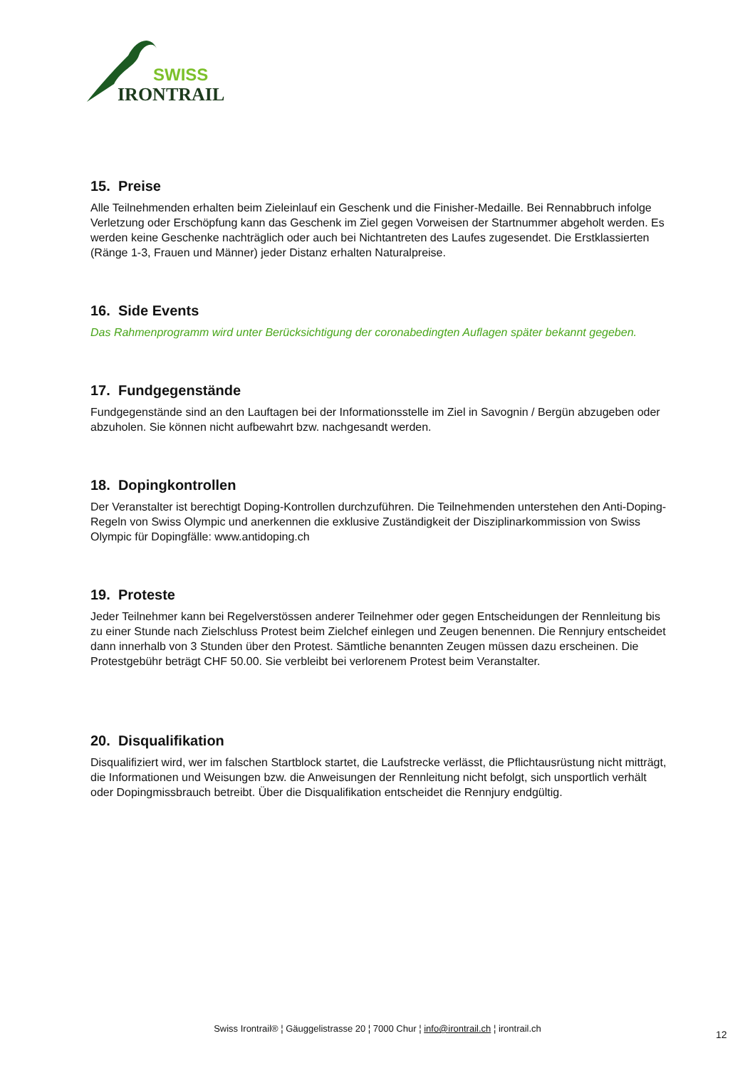SWISS
IRONTRAIL
15. Preise
Alle Teilnehmenden erhalten beim Zieleinlauf ein Geschenk und die Finisher-Medaille. Bei Rennabbruch infolge Verletzung oder Erschöpfung kann das Geschenk im Ziel gegen Vorweisen der Startnummer abgeholt werden. Es werden keine Geschenke nachträglich oder auch bei Nichtantreten des Laufes zugesendet. Die Erstklassierten (Ränge 1-3, Frauen und Männer) jeder Distanz erhalten Naturalpreise.
16. Side Events
Das Rahmenprogramm wird unter Berücksichtigung der coronabedingten Auflagen später bekannt gegeben.
17. Fundgegenstände
Fundgegenstände sind an den Lauftagen bei der Informationsstelle im Ziel in Savognin / Bergün abzugeben oder abzuholen. Sie können nicht aufbewahrt bzw. nachgesandt werden.
18. Dopingkontrollen
Der Veranstalter ist berechtigt Doping-Kontrollen durchzuführen. Die Teilnehmenden unterstehen den Anti-Doping-Regeln von Swiss Olympic und anerkennen die exklusive Zuständigkeit der Disziplinarkommission von Swiss Olympic für Dopingfälle: www.antidoping.ch
19. Proteste
Jeder Teilnehmer kann bei Regelverstössen anderer Teilnehmer oder gegen Entscheidungen der Rennleitung bis zu einer Stunde nach Zielschluss Protest beim Zielchef einlegen und Zeugen benennen. Die Rennjury entscheidet dann innerhalb von 3 Stunden über den Protest. Sämtliche benannten Zeugen müssen dazu erscheinen. Die Protestgebühr beträgt CHF 50.00. Sie verbleibt bei verlorenem Protest beim Veranstalter.
20. Disqualifikation
Disqualifiziert wird, wer im falschen Startblock startet, die Laufstrecke verlässt, die Pflichtausrüstung nicht mitträgt, die Informationen und Weisungen bzw. die Anweisungen der Rennleitung nicht befolgt, sich unsportlich verhält oder Dopingmissbrauch betreibt. Über die Disqualifikation entscheidet die Rennjury endgültig.
Swiss Irontrail® ¦ Gäuggelistrasse 20 ¦ 7000 Chur ¦ info@irontrail.ch ¦ irontrail.ch
12